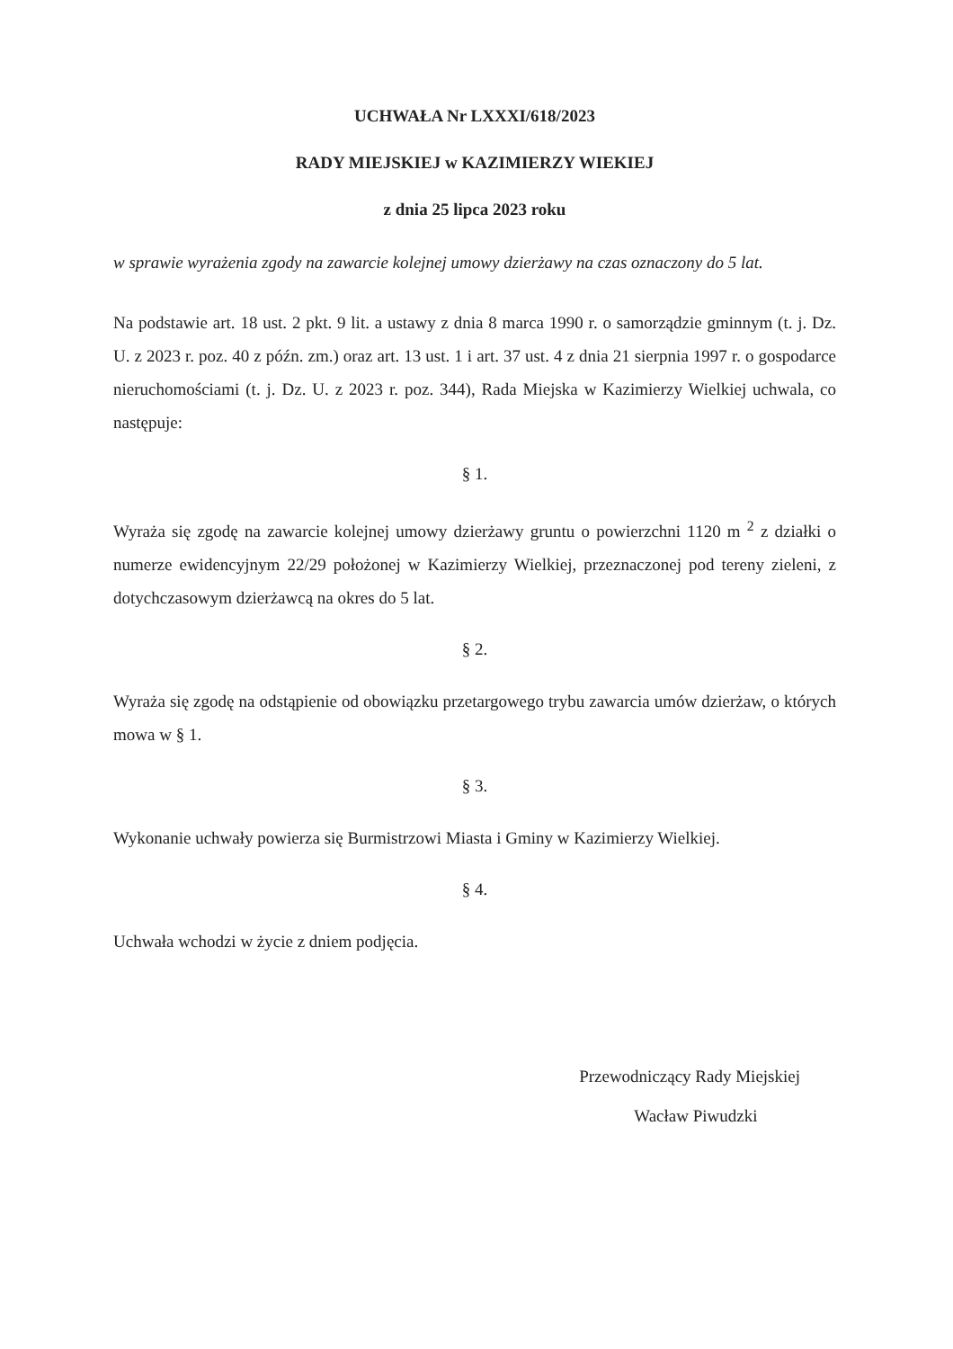UCHWAŁA Nr LXXXI/618/2023
RADY MIEJSKIEJ w KAZIMIERZY WIEKIEJ
z dnia 25 lipca 2023 roku
w sprawie wyrażenia zgody na zawarcie kolejnej umowy dzierżawy na czas oznaczony do 5 lat.
Na podstawie art. 18 ust. 2 pkt. 9 lit. a ustawy z dnia 8 marca 1990 r. o samorządzie gminnym (t. j. Dz. U. z 2023 r. poz. 40 z późn. zm.) oraz art. 13 ust. 1 i art. 37 ust. 4 z dnia 21 sierpnia 1997 r. o gospodarce nieruchomościami (t. j. Dz. U. z 2023 r. poz. 344), Rada Miejska w Kazimierzy Wielkiej uchwala, co następuje:
§ 1.
Wyraża się zgodę na zawarcie kolejnej umowy dzierżawy gruntu o powierzchni 1120 m <sup>2</sup> z działki o numerze ewidencyjnym 22/29 położonej w Kazimierzy Wielkiej, przeznaczonej pod tereny zieleni, z dotychczasowym dzierżawcą na okres do 5 lat.
§ 2.
Wyraża się zgodę na odstąpienie od obowiązku przetargowego trybu zawarcia umów dzierżaw, o których mowa w § 1.
§ 3.
Wykonanie uchwały powierza się Burmistrzowi Miasta i Gminy w Kazimierzy Wielkiej.
§ 4.
Uchwała wchodzi w życie z dniem podjęcia.
Przewodniczący Rady Miejskiej
Wacław Piwudzki